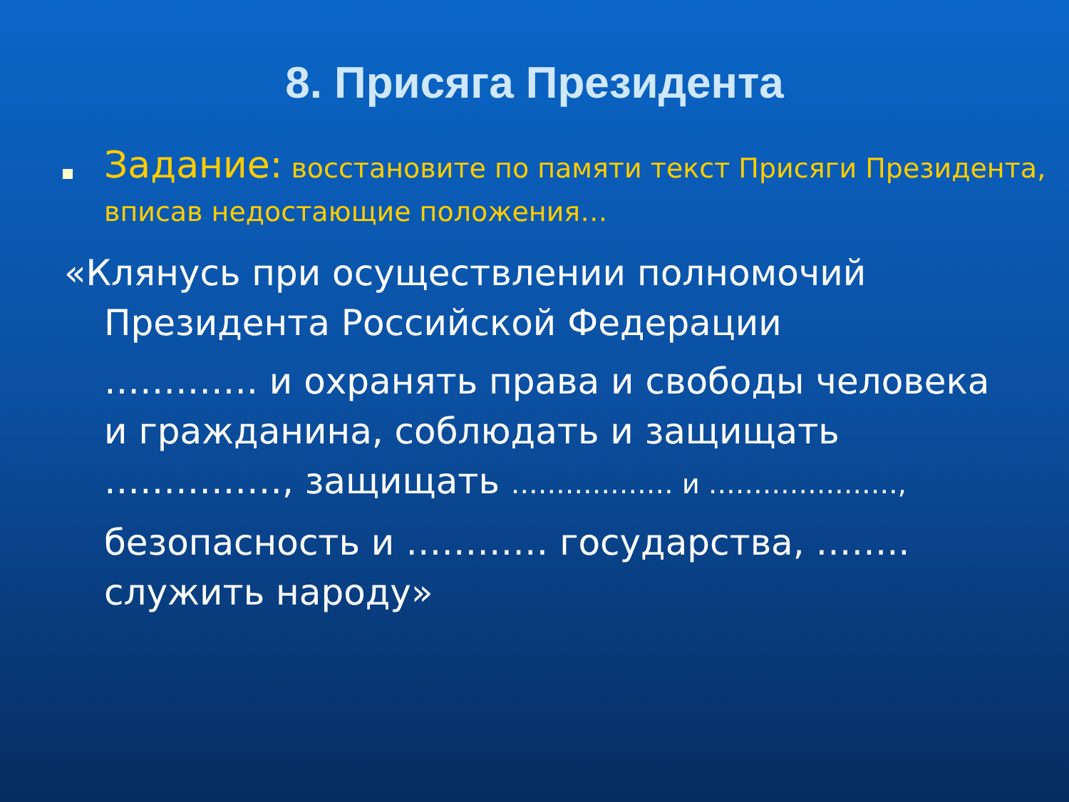8. Присяга Президента
Задание: восстановите по памяти текст Присяги Президента, вписав недостающие положения…
«Клянусь при осуществлении полномочий
Президента Российской Федерации
…………. и охранять права и свободы человека и гражданина, соблюдать и защищать ……………, защищать ……………… и …………………,
безопасность и ………… государства, …….. служить народу»